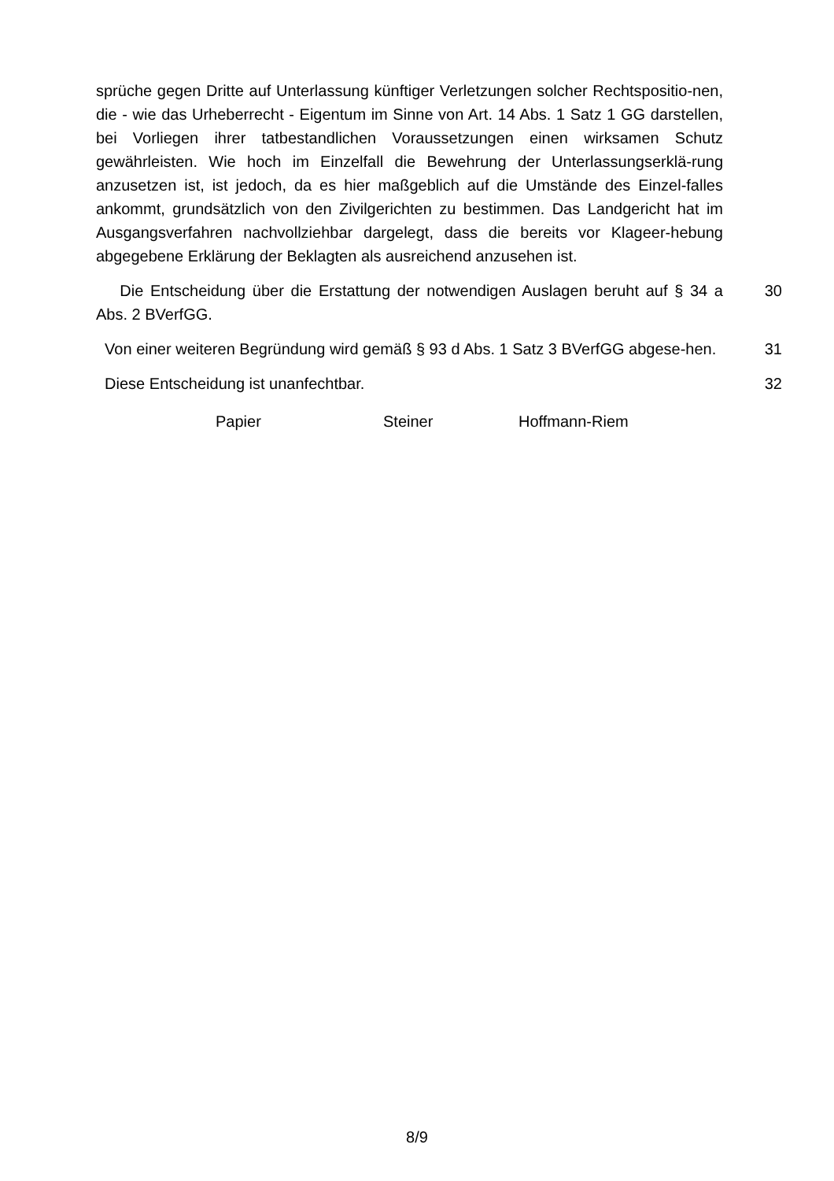sprüche gegen Dritte auf Unterlassung künftiger Verletzungen solcher Rechtspositio-nen, die - wie das Urheberrecht - Eigentum im Sinne von Art. 14 Abs. 1 Satz 1 GG darstellen, bei Vorliegen ihrer tatbestandlichen Voraussetzungen einen wirksamen Schutz gewährleisten. Wie hoch im Einzelfall die Bewehrung der Unterlassungserklä-rung anzusetzen ist, ist jedoch, da es hier maßgeblich auf die Umstände des Einzel-falles ankommt, grundsätzlich von den Zivilgerichten zu bestimmen. Das Landgericht hat im Ausgangsverfahren nachvollziehbar dargelegt, dass die bereits vor Klageer-hebung abgegebene Erklärung der Beklagten als ausreichend anzusehen ist.
Die Entscheidung über die Erstattung der notwendigen Auslagen beruht auf § 34 a Abs. 2 BVerfGG.
30
Von einer weiteren Begründung wird gemäß § 93 d Abs. 1 Satz 3 BVerfGG abgese-hen.
31
Diese Entscheidung ist unanfechtbar. 32
Papier Steiner Hoffmann-Riem
8/9